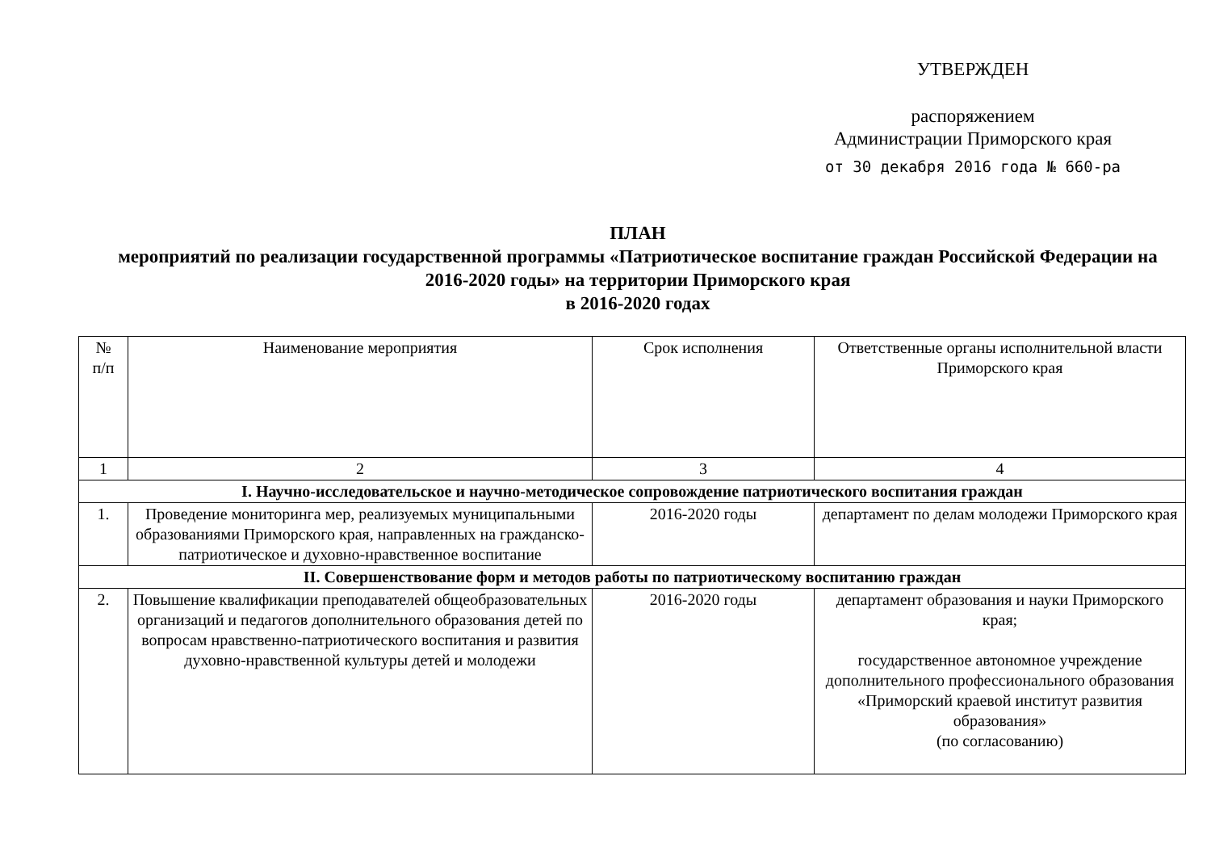УТВЕРЖДЕН
распоряжением
Администрации Приморского края
от 30 декабря 2016 года № 660-ра
ПЛАН
мероприятий по реализации государственной программы «Патриотическое воспитание граждан Российской Федерации на 2016-2020 годы» на территории Приморского края
в 2016-2020 годах
| № п/п | Наименование мероприятия | Срок исполнения | Ответственные органы исполнительной власти Приморского края |
| --- | --- | --- | --- |
| 1 | 2 | 3 | 4 |
| I. Научно-исследовательское и научно-методическое сопровождение патриотического воспитания граждан | | | |
| 1. | Проведение мониторинга мер, реализуемых муниципальными образованиями Приморского края, направленных на гражданско-патриотическое и духовно-нравственное воспитание | 2016-2020 годы | департамент по делам молодежи Приморского края |
| II. Совершенствование форм и методов работы по патриотическому воспитанию граждан | | | |
| 2. | Повышение квалификации преподавателей общеобразовательных организаций и педагогов дополнительного образования детей по вопросам нравственно-патриотического воспитания и развития духовно-нравственной культуры детей и молодежи | 2016-2020 годы | департамент образования и науки Приморского края; государственное автономное учреждение дополнительного профессионального образования «Приморский краевой институт развития образования» (по согласованию) |